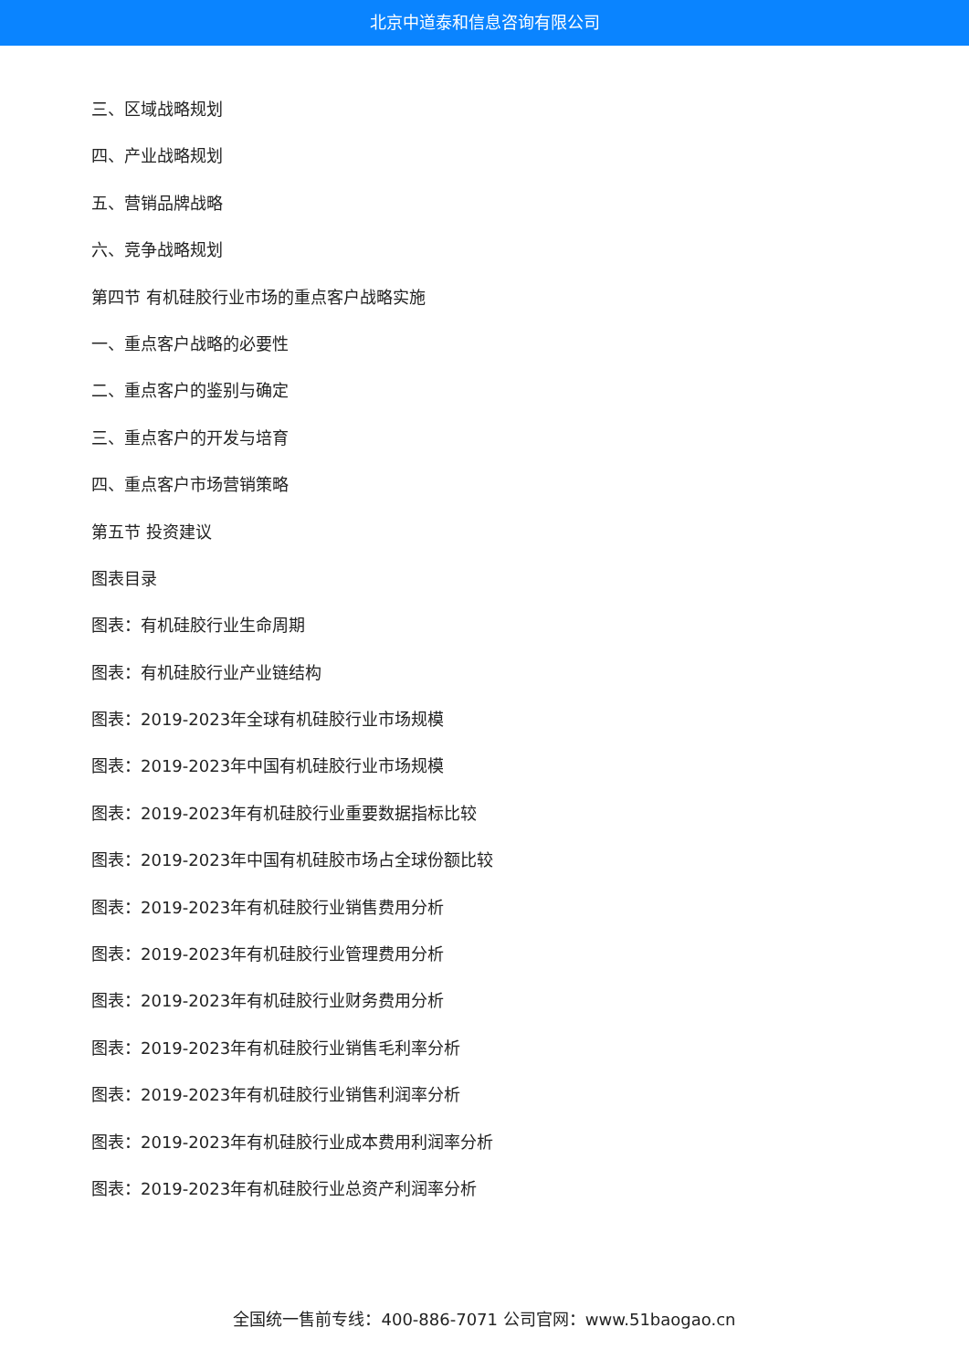北京中道泰和信息咨询有限公司
三、区域战略规划
四、产业战略规划
五、营销品牌战略
六、竞争战略规划
第四节 有机硅胶行业市场的重点客户战略实施
一、重点客户战略的必要性
二、重点客户的鉴别与确定
三、重点客户的开发与培育
四、重点客户市场营销策略
第五节 投资建议
图表目录
图表：有机硅胶行业生命周期
图表：有机硅胶行业产业链结构
图表：2019-2023年全球有机硅胶行业市场规模
图表：2019-2023年中国有机硅胶行业市场规模
图表：2019-2023年有机硅胶行业重要数据指标比较
图表：2019-2023年中国有机硅胶市场占全球份额比较
图表：2019-2023年有机硅胶行业销售费用分析
图表：2019-2023年有机硅胶行业管理费用分析
图表：2019-2023年有机硅胶行业财务费用分析
图表：2019-2023年有机硅胶行业销售毛利率分析
图表：2019-2023年有机硅胶行业销售利润率分析
图表：2019-2023年有机硅胶行业成本费用利润率分析
图表：2019-2023年有机硅胶行业总资产利润率分析
全国统一售前专线：400-886-7071 公司官网：www.51baogao.cn